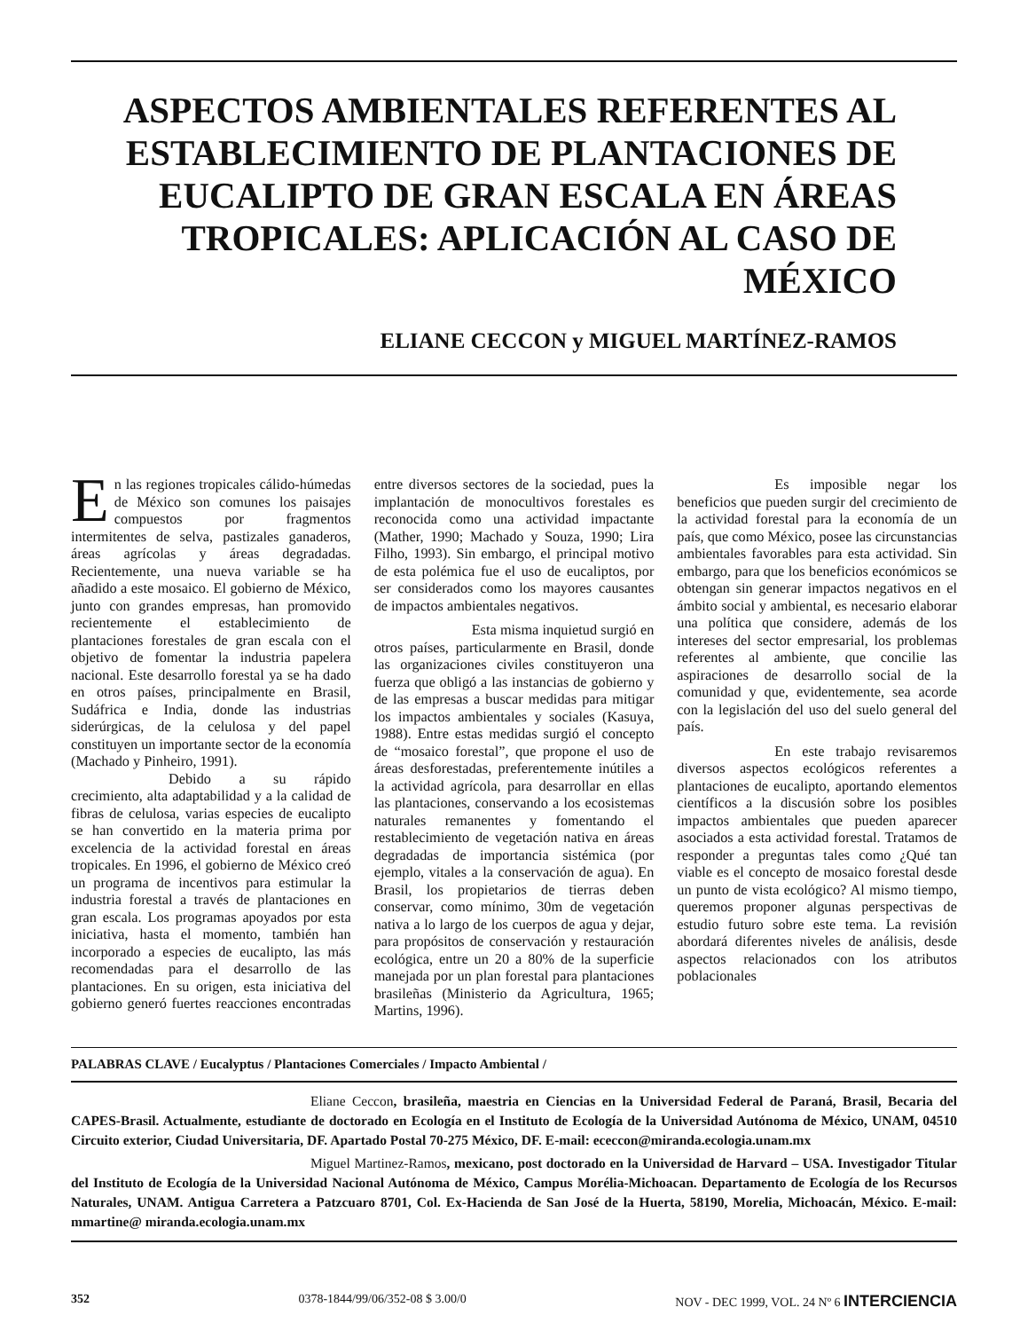ASPECTOS AMBIENTALES REFERENTES AL ESTABLECIMIENTO DE PLANTACIONES DE EUCALIPTO DE GRAN ESCALA EN ÁREAS TROPICALES: APLICACIÓN AL CASO DE MÉXICO
ELIANE CECCON y MIGUEL MARTÍNEZ-RAMOS
En las regiones tropicales cálido-húmedas de México son comunes los paisajes compuestos por fragmentos intermitentes de selva, pastizales ganaderos, áreas agrícolas y áreas degradadas. Recientemente, una nueva variable se ha añadido a este mosaico. El gobierno de México, junto con grandes empresas, han promovido recientemente el establecimiento de plantaciones forestales de gran escala con el objetivo de fomentar la industria papelera nacional. Este desarrollo forestal ya se ha dado en otros países, principalmente en Brasil, Sudáfrica e India, donde las industrias siderúrgicas, de la celulosa y del papel constituyen un importante sector de la economía (Machado y Pinheiro, 1991).
Debido a su rápido crecimiento, alta adaptabilidad y a la calidad de fibras de celulosa, varias especies de eucalipto se han convertido en la materia prima por excelencia de la actividad forestal en áreas tropicales. En 1996, el gobierno de México creó un programa de incentivos para estimular la industria forestal a través de plantaciones en gran escala. Los programas apoyados por esta iniciativa, hasta el momento, también han incorporado a especies de eucalipto, las más recomendadas para el desarrollo de las plantaciones. En su origen, esta iniciativa del gobierno generó fuertes reacciones encontradas entre diversos sectores de la sociedad, pues la implantación de monocultivos forestales es reconocida como una actividad impactante (Mather, 1990; Machado y Souza, 1990; Lira Filho, 1993). Sin embargo, el principal motivo de esta polémica fue el uso de eucaliptos, por ser considerados como los mayores causantes de impactos ambientales negativos.
Esta misma inquietud surgió en otros países, particularmente en Brasil, donde las organizaciones civiles constituyeron una fuerza que obligó a las instancias de gobierno y de las empresas a buscar medidas para mitigar los impactos ambientales y sociales (Kasuya, 1988). Entre estas medidas surgió el concepto de “mosaico forestal”, que propone el uso de áreas desforestadas, preferentemente inútiles a la actividad agrícola, para desarrollar en ellas las plantaciones, conservando a los ecosistemas naturales remanentes y fomentando el restablecimiento de vegetación nativa en áreas degradadas de importancia sistémica (por ejemplo, vitales a la conservación de agua). En Brasil, los propietarios de tierras deben conservar, como mínimo, 30m de vegetación nativa a lo largo de los cuerpos de agua y dejar, para propósitos de conservación y restauración ecológica, entre un 20 a 80% de la superficie manejada por un plan forestal para plantaciones brasileñas (Ministerio da Agricultura, 1965; Martins, 1996).
Es imposible negar los beneficios que pueden surgir del crecimiento de la actividad forestal para la economía de un país, que como México, posee las circunstancias ambientales favorables para esta actividad. Sin embargo, para que los beneficios económicos se obtengan sin generar impactos negativos en el ámbito social y ambiental, es necesario elaborar una política que considere, además de los intereses del sector empresarial, los problemas referentes al ambiente, que concilie las aspiraciones de desarrollo social de la comunidad y que, evidentemente, sea acorde con la legislación del uso del suelo general del país.
En este trabajo revisaremos diversos aspectos ecológicos referentes a plantaciones de eucalipto, aportando elementos científicos a la discusión sobre los posibles impactos ambientales que pueden aparecer asociados a esta actividad forestal. Tratamos de responder a preguntas tales como ¿Qué tan viable es el concepto de mosaico forestal desde un punto de vista ecológico? Al mismo tiempo, queremos proponer algunas perspectivas de estudio futuro sobre este tema. La revisión abordará diferentes niveles de análisis, desde aspectos relacionados con los atributos poblacionales
PALABRAS CLAVE / Eucalyptus / Plantaciones Comerciales / Impacto Ambiental /
Eliane Ceccon, brasileña, maestria en Ciencias en la Universidad Federal de Paraná, Brasil, Becaria del CAPES-Brasil. Actualmente, estudiante de doctorado en Ecología en el Instituto de Ecología de la Universidad Autónoma de México, UNAM, 04510 Circuito exterior, Ciudad Universitaria, DF. Apartado Postal 70-275 México, DF. E-mail: ececcon@miranda.ecologia.unam.mx
Miguel Martinez-Ramos, mexicano, post doctorado en la Universidad de Harvard – USA. Investigador Titular del Instituto de Ecología de la Universidad Nacional Autónoma de México, Campus Morélia-Michoacan. Departamento de Ecología de los Recursos Naturales, UNAM. Antigua Carretera a Patzcuaro 8701, Col. Ex-Hacienda de San José de la Huerta, 58190, Morelia, Michoacán, México. E-mail: mmartine@ miranda.ecologia.unam.mx
352 0378-1844/99/06/352-08 $ 3.00/0 NOV - DEC 1999, VOL. 24 Nº 6 INTERCIENCIA